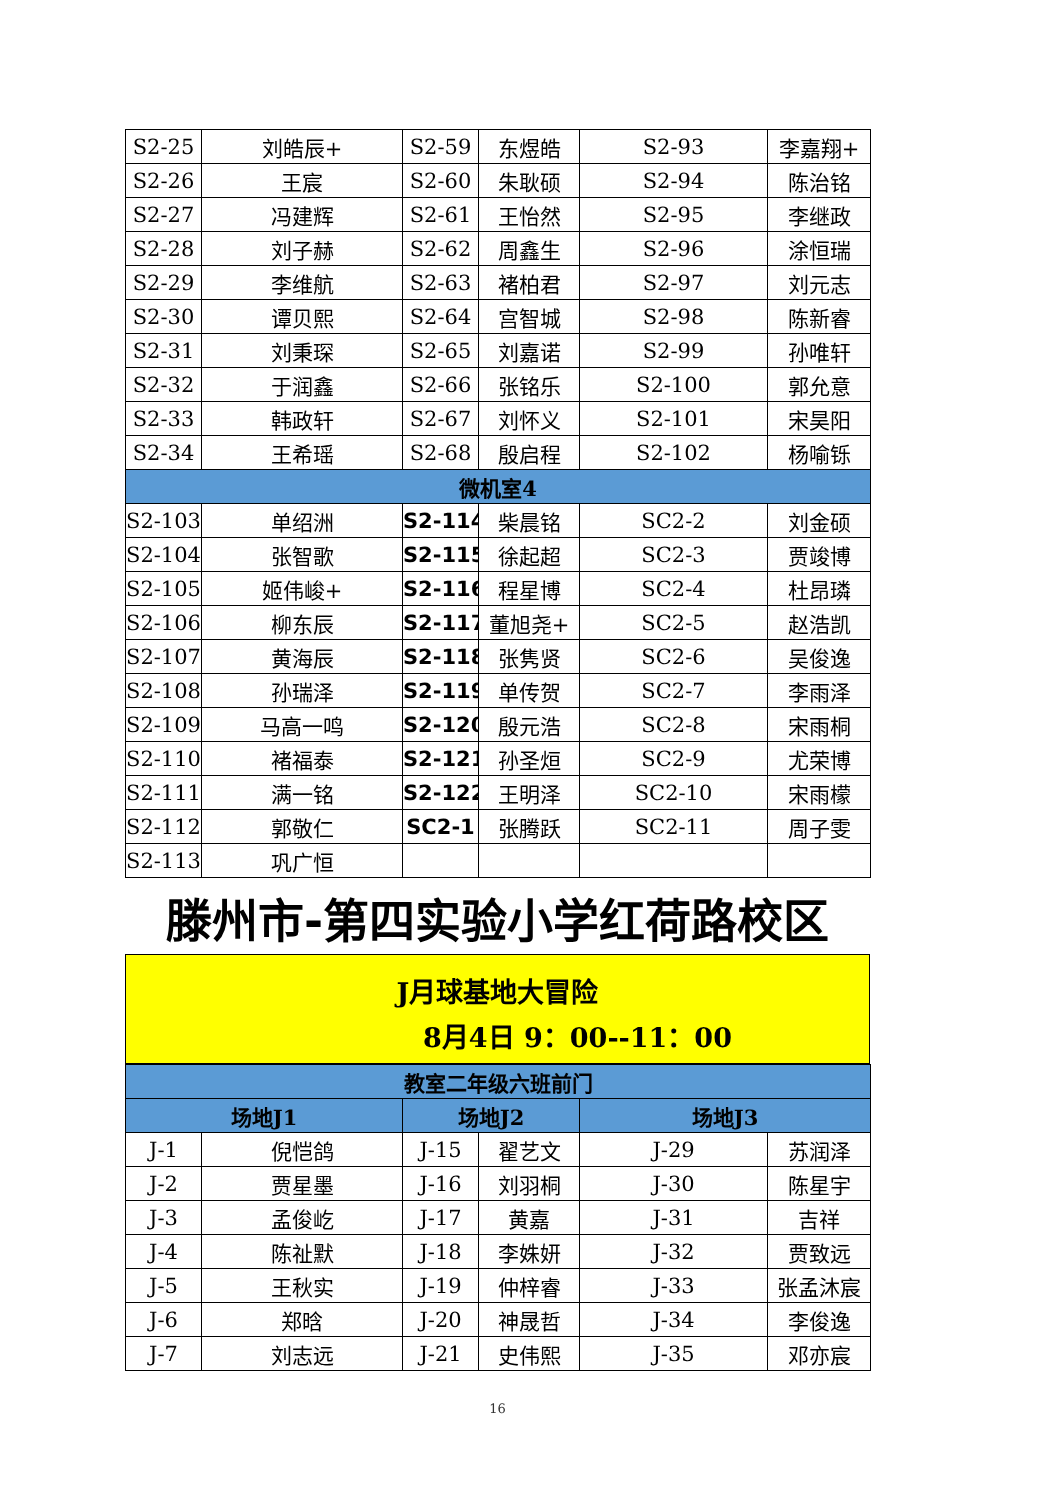| S2-25 | 刘皓辰+ | S2-59 | 东煜皓 | S2-93 | 李嘉翔+ |
| S2-26 | 王宸 | S2-60 | 朱耿硕 | S2-94 | 陈治铭 |
| S2-27 | 冯建辉 | S2-61 | 王怡然 | S2-95 | 李继政 |
| S2-28 | 刘子赫 | S2-62 | 周鑫生 | S2-96 | 涂恒瑞 |
| S2-29 | 李维航 | S2-63 | 褚柏君 | S2-97 | 刘元志 |
| S2-30 | 谭贝熙 | S2-64 | 宫智城 | S2-98 | 陈新睿 |
| S2-31 | 刘秉琛 | S2-65 | 刘嘉诺 | S2-99 | 孙唯轩 |
| S2-32 | 于润鑫 | S2-66 | 张铭乐 | S2-100 | 郭允意 |
| S2-33 | 韩政轩 | S2-67 | 刘怀义 | S2-101 | 宋昊阳 |
| S2-34 | 王希瑶 | S2-68 | 殷启程 | S2-102 | 杨喻铄 |
| 微机室4 | | | | | |
| S2-103 | 单绍洲 | S2-114 | 柴晨铭 | SC2-2 | 刘金硕 |
| S2-104 | 张智歌 | S2-115 | 徐起超 | SC2-3 | 贾竣博 |
| S2-105 | 姬伟峻+ | S2-116 | 程星博 | SC2-4 | 杜昂璘 |
| S2-106 | 柳东辰 | S2-117 | 董旭尧+ | SC2-5 | 赵浩凯 |
| S2-107 | 黄海辰 | S2-118 | 张隽贤 | SC2-6 | 吴俊逸 |
| S2-108 | 孙瑞泽 | S2-119 | 单传贺 | SC2-7 | 李雨泽 |
| S2-109 | 马高一鸣 | S2-120 | 殷元浩 | SC2-8 | 宋雨桐 |
| S2-110 | 褚福泰 | S2-121 | 孙圣烜 | SC2-9 | 尤荣博 |
| S2-111 | 满一铭 | S2-122 | 王明泽 | SC2-10 | 宋雨檬 |
| S2-112 | 郭敬仁 | SC2-1 | 张腾跃 | SC2-11 | 周子雯 |
| S2-113 | 巩广恒 | | | | |
滕州市-第四实验小学红荷路校区
J月球基地大冒险
8月4日 9：00--11：00
| 教室二年级六班前门 | | | | | |
| 场地J1 | | 场地J2 | | 场地J3 | |
| J-1 | 倪恺鸽 | J-15 | 翟艺文 | J-29 | 苏润泽 |
| J-2 | 贾星墨 | J-16 | 刘羽桐 | J-30 | 陈星宇 |
| J-3 | 孟俊屹 | J-17 | 黄嘉 | J-31 | 吉祥 |
| J-4 | 陈祉默 | J-18 | 李姝妍 | J-32 | 贾致远 |
| J-5 | 王秋实 | J-19 | 仲梓睿 | J-33 | 张孟沐宸 |
| J-6 | 郑晗 | J-20 | 神晟哲 | J-34 | 李俊逸 |
| J-7 | 刘志远 | J-21 | 史伟熙 | J-35 | 邓亦宸 |
16